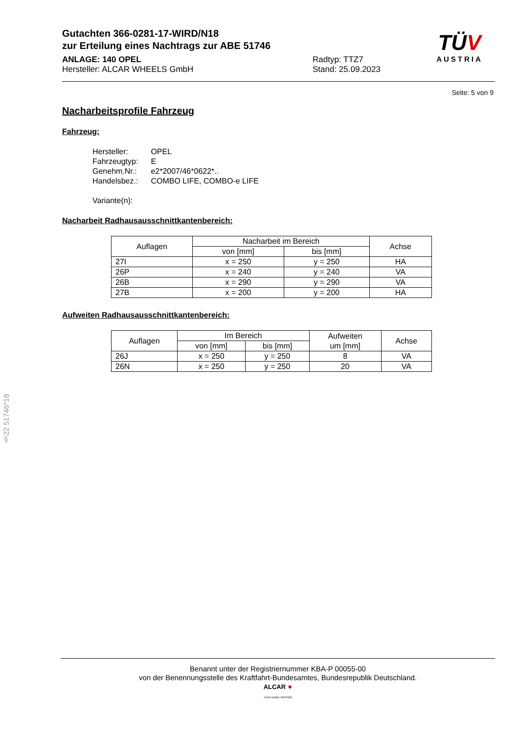Gutachten 366-0281-17-WIRD/N18
zur Erteilung eines Nachtrags zur ABE 51746
ANLAGE: 140 OPEL
Hersteller: ALCAR WHEELS GmbH
Radtyp: TTZ7
Stand: 25.09.2023
TÜV
AUSTRIA
Seite: 5 von 9
Nacharbeitsprofile Fahrzeug
Fahrzeug:
| Hersteller: | OPEL |
| Fahrzeugtyp: | E |
| Genehm.Nr.: | e2*2007/46*0622*.. |
| Handelsbez.: | COMBO LIFE, COMBO-e LIFE |
| Variante(n): | |
Nacharbeit Radhausausschnittkantenbereich:
| Auflagen | Nacharbeit im Bereich | | Achse |
| --- | --- | --- | --- |
| | von [mm] | bis [mm] | |
| 27I | x = 250 | y = 250 | HA |
| 26P | x = 240 | y = 240 | VA |
| 26B | x = 290 | y = 290 | VA |
| 27B | x = 200 | y = 200 | HA |
Aufweiten Radhausausschnittkantenbereich:
| Auflagen | Im Bereich | | Aufweiten um [mm] | Achse |
| --- | --- | --- | --- | --- |
| | von [mm] | bis [mm] | | |
| 26J | x = 250 | y = 250 | 8 | VA |
| 26N | x = 250 | y = 250 | 20 | VA |
§22 51746*18
Benannt unter der Registriernummer KBA-P 00055-00
von der Benennungsstelle des Kraftfahrt-Bundesamtes, Bundesrepublik Deutschland.
ALCAR ●
YOUR WHEEL PARTNER